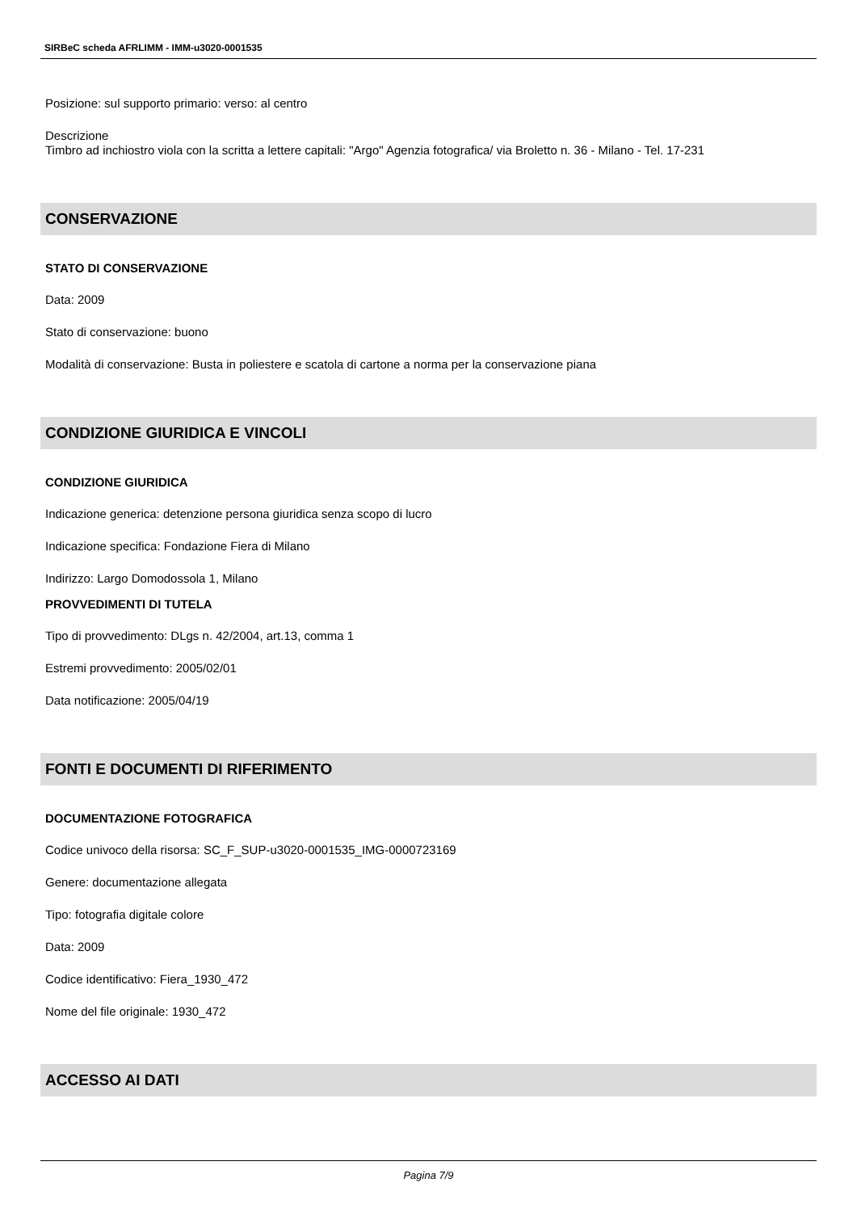SIRBeC scheda AFRLIMM - IMM-u3020-0001535
Posizione: sul supporto primario: verso: al centro
Descrizione
Timbro ad inchiostro viola con la scritta a lettere capitali: "Argo" Agenzia fotografica/ via Broletto n. 36 - Milano - Tel. 17-231
CONSERVAZIONE
STATO DI CONSERVAZIONE
Data: 2009
Stato di conservazione: buono
Modalità di conservazione: Busta in poliestere e scatola di cartone a norma per la conservazione piana
CONDIZIONE GIURIDICA E VINCOLI
CONDIZIONE GIURIDICA
Indicazione generica: detenzione persona giuridica senza scopo di lucro
Indicazione specifica: Fondazione Fiera di Milano
Indirizzo: Largo Domodossola 1, Milano
PROVVEDIMENTI DI TUTELA
Tipo di provvedimento: DLgs n. 42/2004, art.13, comma 1
Estremi provvedimento: 2005/02/01
Data notificazione: 2005/04/19
FONTI E DOCUMENTI DI RIFERIMENTO
DOCUMENTAZIONE FOTOGRAFICA
Codice univoco della risorsa: SC_F_SUP-u3020-0001535_IMG-0000723169
Genere: documentazione allegata
Tipo: fotografia digitale colore
Data: 2009
Codice identificativo: Fiera_1930_472
Nome del file originale: 1930_472
ACCESSO AI DATI
Pagina 7/9